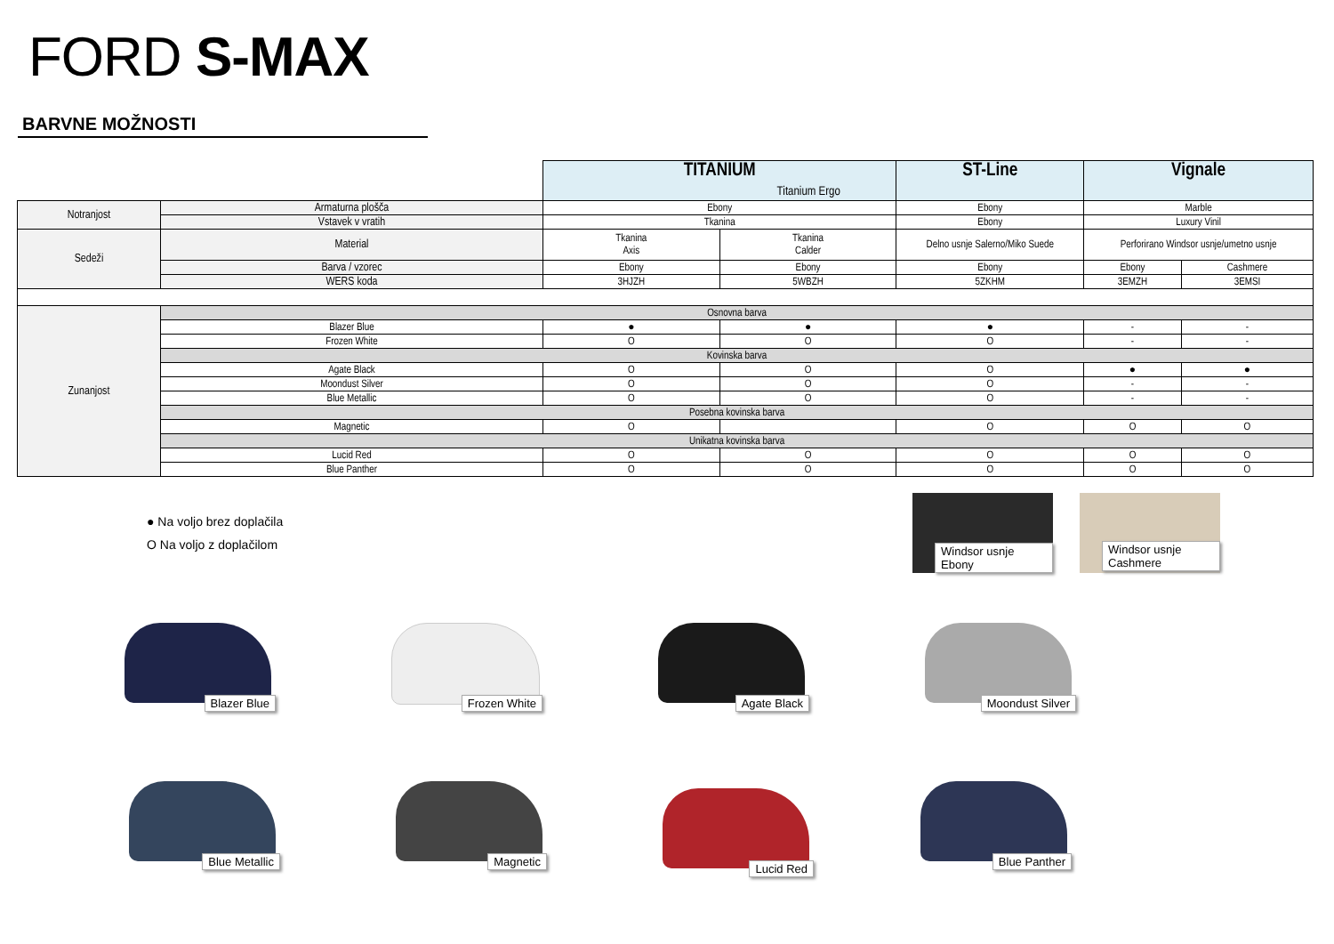FORD S-MAX
BARVNE MOŽNOSTI
| | | TITANIUM Titanium Ergo | | ST-Line | Vignale | |
| Notranjost | Armaturna plošča | Ebony | | Ebony | Marble | |
| | Vstavek v vratih | Tkanina | | Ebony | Luxury Vinil | |
| Sedeži | Material | Tkanina Axis | Tkanina Calder | Delno usnje Salerno/Miko Suede | Perforirano Windsor usnje/umetno usnje | |
| | Barva / vzorec | Ebony | Ebony | Ebony | Ebony | Cashmere |
| | WERS koda | 3HJZH | 5WBZH | 5ZKHM | 3EMZH | 3EMSI |
| Zunanjost | Osnovna barva | | | | | |
| | Blazer Blue | ● | ● | ● | - | - |
| | Frozen White | O | O | O | - | - |
| | Kovinska barva | | | | | |
| | Agate Black | O | O | O | ● | ● |
| | Moondust Silver | O | O | O | - | - |
| | Blue Metallic | O | O | O | - | - |
| | Posebna kovinska barva | | | | | |
| | Magnetic | O | | O | O | O |
| | Unikatna kovinska barva | | | | | |
| | Lucid Red | O | O | O | O | O |
| | Blue Panther | O | O | O | O | O |
● Na voljo brez doplačila
O Na voljo z doplačilom
Windsor usnje Ebony
Windsor usnje Cashmere
Blazer Blue Frozen White Agate Black Moondust Silver
Blue Metallic Magnetic Lucid Red Blue Panther